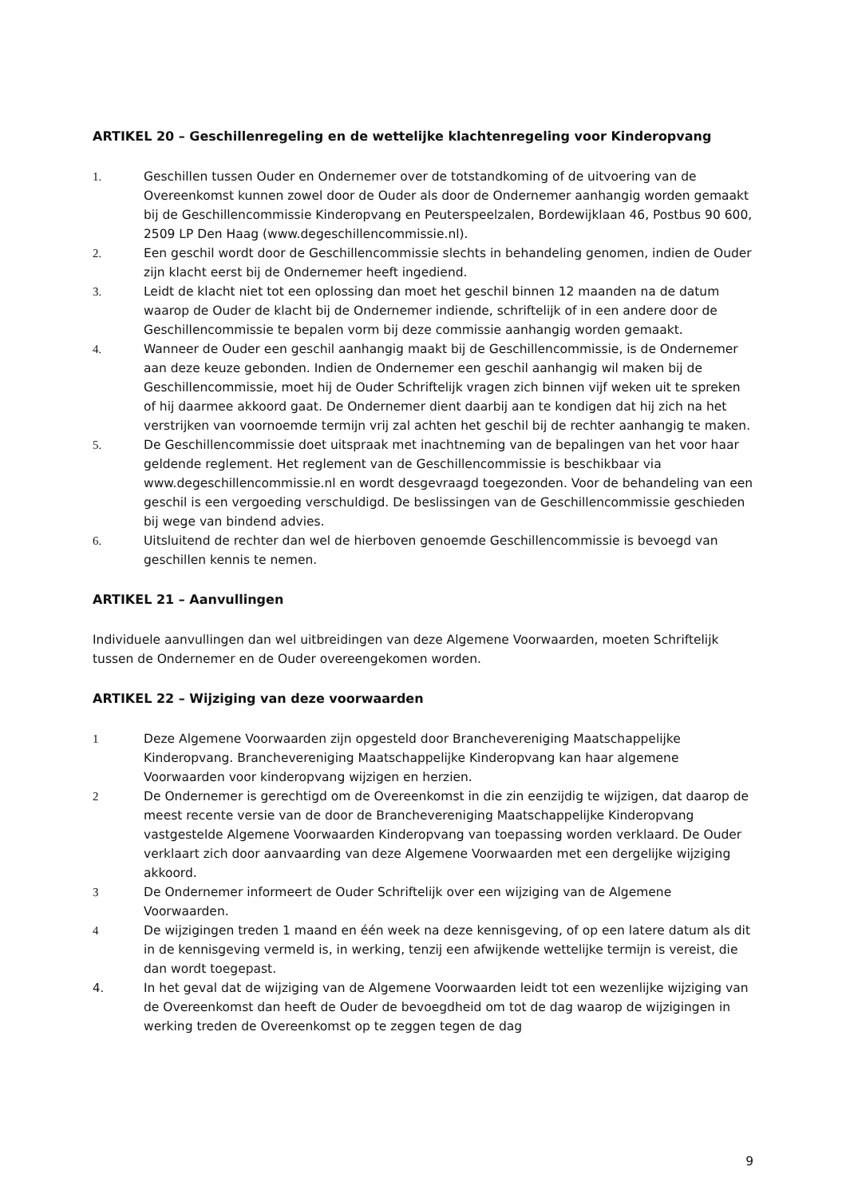ARTIKEL 20 – Geschillenregeling en de wettelijke klachtenregeling voor Kinderopvang
1. Geschillen tussen Ouder en Ondernemer over de totstandkoming of de uitvoering van de Overeenkomst kunnen zowel door de Ouder als door de Ondernemer aanhangig worden gemaakt bij de Geschillencommissie Kinderopvang en Peuterspeelzalen, Bordewijklaan 46, Postbus 90 600, 2509 LP Den Haag (www.degeschillencommissie.nl).
2. Een geschil wordt door de Geschillencommissie slechts in behandeling genomen, indien de Ouder zijn klacht eerst bij de Ondernemer heeft ingediend.
3. Leidt de klacht niet tot een oplossing dan moet het geschil binnen 12 maanden na de datum waarop de Ouder de klacht bij de Ondernemer indiende, schriftelijk of in een andere door de Geschillencommissie te bepalen vorm bij deze commissie aanhangig worden gemaakt.
4. Wanneer de Ouder een geschil aanhangig maakt bij de Geschillencommissie, is de Ondernemer aan deze keuze gebonden. Indien de Ondernemer een geschil aanhangig wil maken bij de Geschillencommissie, moet hij de Ouder Schriftelijk vragen zich binnen vijf weken uit te spreken of hij daarmee akkoord gaat. De Ondernemer dient daarbij aan te kondigen dat hij zich na het verstrijken van voornoemde termijn vrij zal achten het geschil bij de rechter aanhangig te maken.
5. De Geschillencommissie doet uitspraak met inachtneming van de bepalingen van het voor haar geldende reglement. Het reglement van de Geschillencommissie is beschikbaar via www.degeschillencommissie.nl en wordt desgevraagd toegezonden. Voor de behandeling van een geschil is een vergoeding verschuldigd. De beslissingen van de Geschillencommissie geschieden bij wege van bindend advies.
6. Uitsluitend de rechter dan wel de hierboven genoemde Geschillencommissie is bevoegd van geschillen kennis te nemen.
ARTIKEL 21 – Aanvullingen
Individuele aanvullingen dan wel uitbreidingen van deze Algemene Voorwaarden, moeten Schriftelijk tussen de Ondernemer en de Ouder overeengekomen worden.
ARTIKEL 22 – Wijziging van deze voorwaarden
1 Deze Algemene Voorwaarden zijn opgesteld door Branchevereniging Maatschappelijke Kinderopvang. Branchevereniging Maatschappelijke Kinderopvang kan haar algemene Voorwaarden voor kinderopvang wijzigen en herzien.
2 De Ondernemer is gerechtigd om de Overeenkomst in die zin eenzijdig te wijzigen, dat daarop de meest recente versie van de door de Branchevereniging Maatschappelijke Kinderopvang vastgestelde Algemene Voorwaarden Kinderopvang van toepassing worden verklaard. De Ouder verklaart zich door aanvaarding van deze Algemene Voorwaarden met een dergelijke wijziging akkoord.
3 De Ondernemer informeert de Ouder Schriftelijk over een wijziging van de Algemene Voorwaarden.
4 De wijzigingen treden 1 maand en één week na deze kennisgeving, of op een latere datum als dit in de kennisgeving vermeld is, in werking, tenzij een afwijkende wettelijke termijn is vereist, die dan wordt toegepast.
4. In het geval dat de wijziging van de Algemene Voorwaarden leidt tot een wezenlijke wijziging van de Overeenkomst dan heeft de Ouder de bevoegdheid om tot de dag waarop de wijzigingen in werking treden de Overeenkomst op te zeggen tegen de dag
9